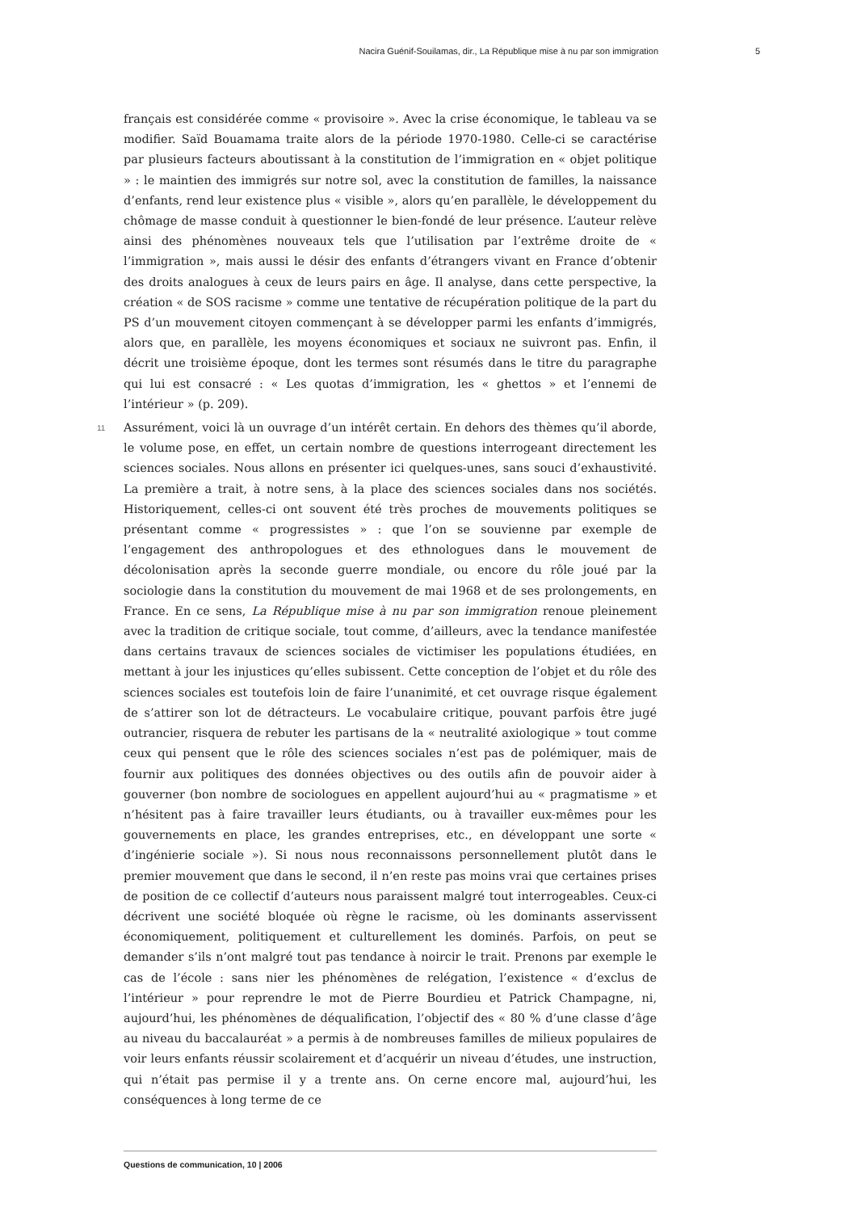Nacira Guénif-Souilamas, dir., La République mise à nu par son immigration 5
français est considérée comme « provisoire ». Avec la crise économique, le tableau va se modifier. Saïd Bouamama traite alors de la période 1970-1980. Celle-ci se caractérise par plusieurs facteurs aboutissant à la constitution de l’immigration en « objet politique » : le maintien des immigrés sur notre sol, avec la constitution de familles, la naissance d’enfants, rend leur existence plus « visible », alors qu’en parallèle, le développement du chômage de masse conduit à questionner le bien-fondé de leur présence. L’auteur relève ainsi des phénomènes nouveaux tels que l’utilisation par l’extrême droite de « l’immigration », mais aussi le désir des enfants d’étrangers vivant en France d’obtenir des droits analogues à ceux de leurs pairs en âge. Il analyse, dans cette perspective, la création « de SOS racisme » comme une tentative de récupération politique de la part du PS d’un mouvement citoyen commençant à se développer parmi les enfants d’immigrés, alors que, en parallèle, les moyens économiques et sociaux ne suivront pas. Enfin, il décrit une troisième époque, dont les termes sont résumés dans le titre du paragraphe qui lui est consacré : « Les quotas d’immigration, les « ghettos » et l’ennemi de l’intérieur » (p. 209).
11 Assurément, voici là un ouvrage d’un intérêt certain. En dehors des thèmes qu’il aborde, le volume pose, en effet, un certain nombre de questions interrogeant directement les sciences sociales. Nous allons en présenter ici quelques-unes, sans souci d’exhaustivité. La première a trait, à notre sens, à la place des sciences sociales dans nos sociétés. Historiquement, celles-ci ont souvent été très proches de mouvements politiques se présentant comme « progressistes » : que l’on se souvienne par exemple de l’engagement des anthropologues et des ethnologues dans le mouvement de décolonisation après la seconde guerre mondiale, ou encore du rôle joué par la sociologie dans la constitution du mouvement de mai 1968 et de ses prolongements, en France. En ce sens, La République mise à nu par son immigration renoue pleinement avec la tradition de critique sociale, tout comme, d’ailleurs, avec la tendance manifestée dans certains travaux de sciences sociales de victimiser les populations étudiées, en mettant à jour les injustices qu’elles subissent. Cette conception de l’objet et du rôle des sciences sociales est toutefois loin de faire l’unanimité, et cet ouvrage risque également de s’attirer son lot de détracteurs. Le vocabulaire critique, pouvant parfois être jugé outrancier, risquera de rebuter les partisans de la « neutralité axiologique » tout comme ceux qui pensent que le rôle des sciences sociales n’est pas de polémiquer, mais de fournir aux politiques des données objectives ou des outils afin de pouvoir aider à gouverner (bon nombre de sociologues en appellent aujourd’hui au « pragmatisme » et n’hésitent pas à faire travailler leurs étudiants, ou à travailler eux-mêmes pour les gouvernements en place, les grandes entreprises, etc., en développant une sorte « d’ingénierie sociale »). Si nous nous reconnaissons personnellement plutôt dans le premier mouvement que dans le second, il n’en reste pas moins vrai que certaines prises de position de ce collectif d’auteurs nous paraissent malgré tout interrogeables. Ceux-ci décrivent une société bloquée où règne le racisme, où les dominants asservissent économiquement, politiquement et culturellement les dominés. Parfois, on peut se demander s’ils n’ont malgré tout pas tendance à noircir le trait. Prenons par exemple le cas de l’école : sans nier les phénomènes de relégation, l’existence « d’exclus de l’intérieur » pour reprendre le mot de Pierre Bourdieu et Patrick Champagne, ni, aujourd’hui, les phénomènes de déqualification, l’objectif des « 80 % d’une classe d’âge au niveau du baccalauréat » a permis à de nombreuses familles de milieux populaires de voir leurs enfants réussir scolairement et d’acquérir un niveau d’études, une instruction, qui n’était pas permise il y a trente ans. On cerne encore mal, aujourd’hui, les conséquences à long terme de ce
Questions de communication, 10 | 2006